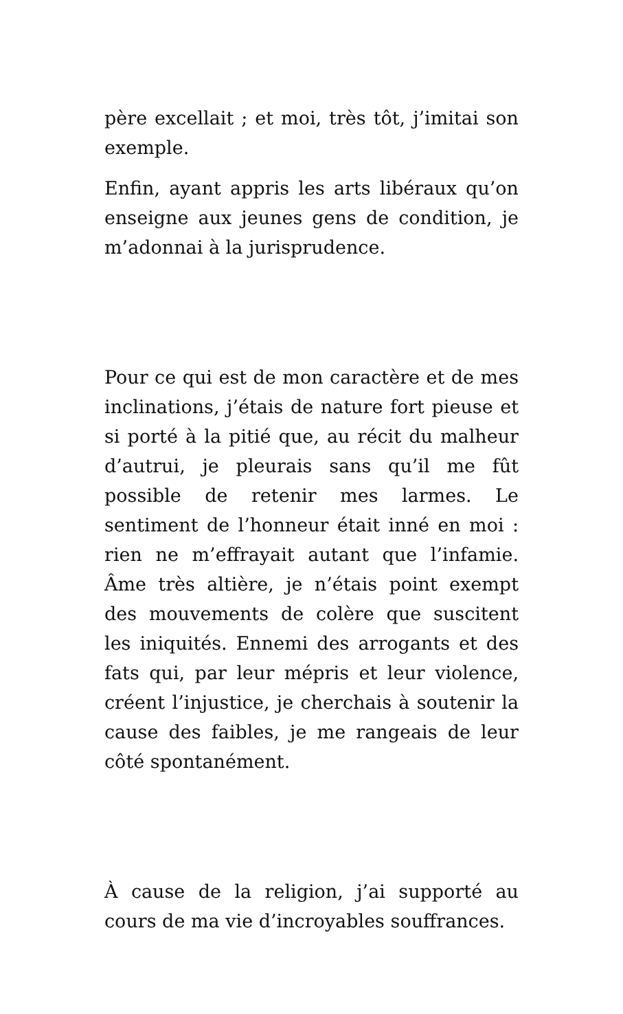père excellait ; et moi, très tôt, j’imitai son exemple.
Enfin, ayant appris les arts libéraux qu’on enseigne aux jeunes gens de condition, je m’adonnai à la jurisprudence.
Pour ce qui est de mon caractère et de mes inclinations, j’étais de nature fort pieuse et si porté à la pitié que, au récit du malheur d’autrui, je pleurais sans qu’il me fût possible de retenir mes larmes. Le sentiment de l’honneur était inné en moi : rien ne m’effrayait autant que l’infamie. Âme très altière, je n’étais point exempt des mouvements de colère que suscitent les iniquités. Ennemi des arrogants et des fats qui, par leur mépris et leur violence, créent l’injustice, je cherchais à soutenir la cause des faibles, je me rangeais de leur côté spontanément.
À cause de la religion, j’ai supporté au cours de ma vie d’incroyables souffrances.